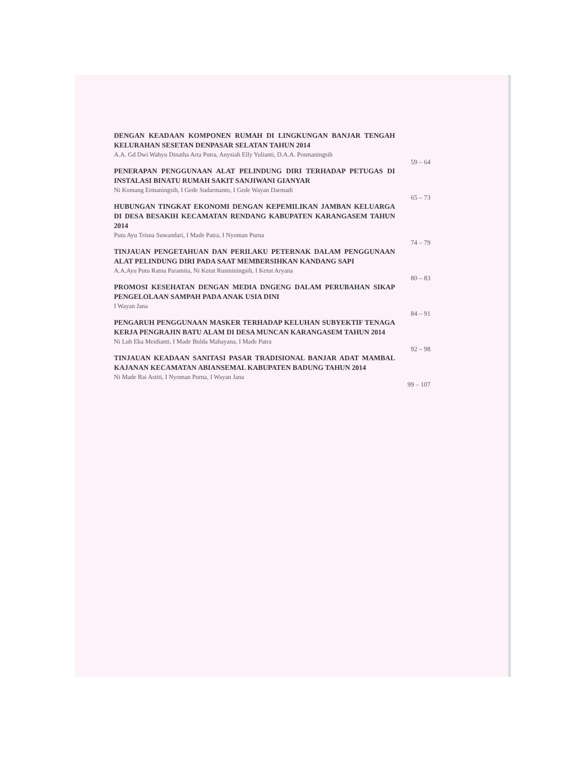DENGAN KEADAAN KOMPONEN RUMAH DI LINGKUNGAN BANJAR TENGAH KELURAHAN SESETAN DENPASAR SELATAN TAHUN 2014
A.A. Gd Dwi Wahyu Dinatha Arta Putra, Anysiah Elly Yulianti, D.A.A. Posmaningsih
59 – 64
PENERAPAN PENGGUNAAN ALAT PELINDUNG DIRI TERHADAP PETUGAS DI INSTALASI BINATU RUMAH SAKIT SANJIWANI GIANYAR
Ni Komang Ermaningsih, I Gede Sudarmanto, I Gede Wayan Darmadi
65 – 73
HUBUNGAN TINGKAT EKONOMI DENGAN KEPEMILIKAN JAMBAN KELUARGA DI DESA BESAKIH KECAMATAN RENDANG KABUPATEN KARANGASEM TAHUN 2014
Putu Ayu Trisna Suwandari, I Made Patra, I Nyoman Purna
74 – 79
TINJAUAN PENGETAHUAN DAN PERILAKU PETERNAK DALAM PENGGUNAAN ALAT PELINDUNG DIRI PADA SAAT MEMBERSIHKAN KANDANG SAPI
A.A.Ayu Putu Ratna Paramita, Ni Ketut Rusminingsih, I Ketut Aryana
80 – 83
PROMOSI KESEHATAN DENGAN MEDIA DNGENG DALAM PERUBAHAN SIKAP PENGELOLAAN SAMPAH PADA ANAK USIA DINI
I Wayan Jana
84 – 91
PENGARUH PENGGUNAAN MASKER TERHADAP KELUHAN SUBYEKTIF TENAGA KERJA PENGRAJIN BATU ALAM DI DESA MUNCAN KARANGASEM TAHUN 2014
Ni Luh Eka Meidianti, I Made Bulda Mahayana, I Made Patra
92 – 98
TINJAUAN KEADAAN SANITASI PASAR TRADISIONAL BANJAR ADAT MAMBAL KAJANAN KECAMATAN ABIANSEMAL KABUPATEN BADUNG TAHUN 2014
Ni Made Rai Astiti, I Nyoman Purna, I Wayan Jana
99 – 107